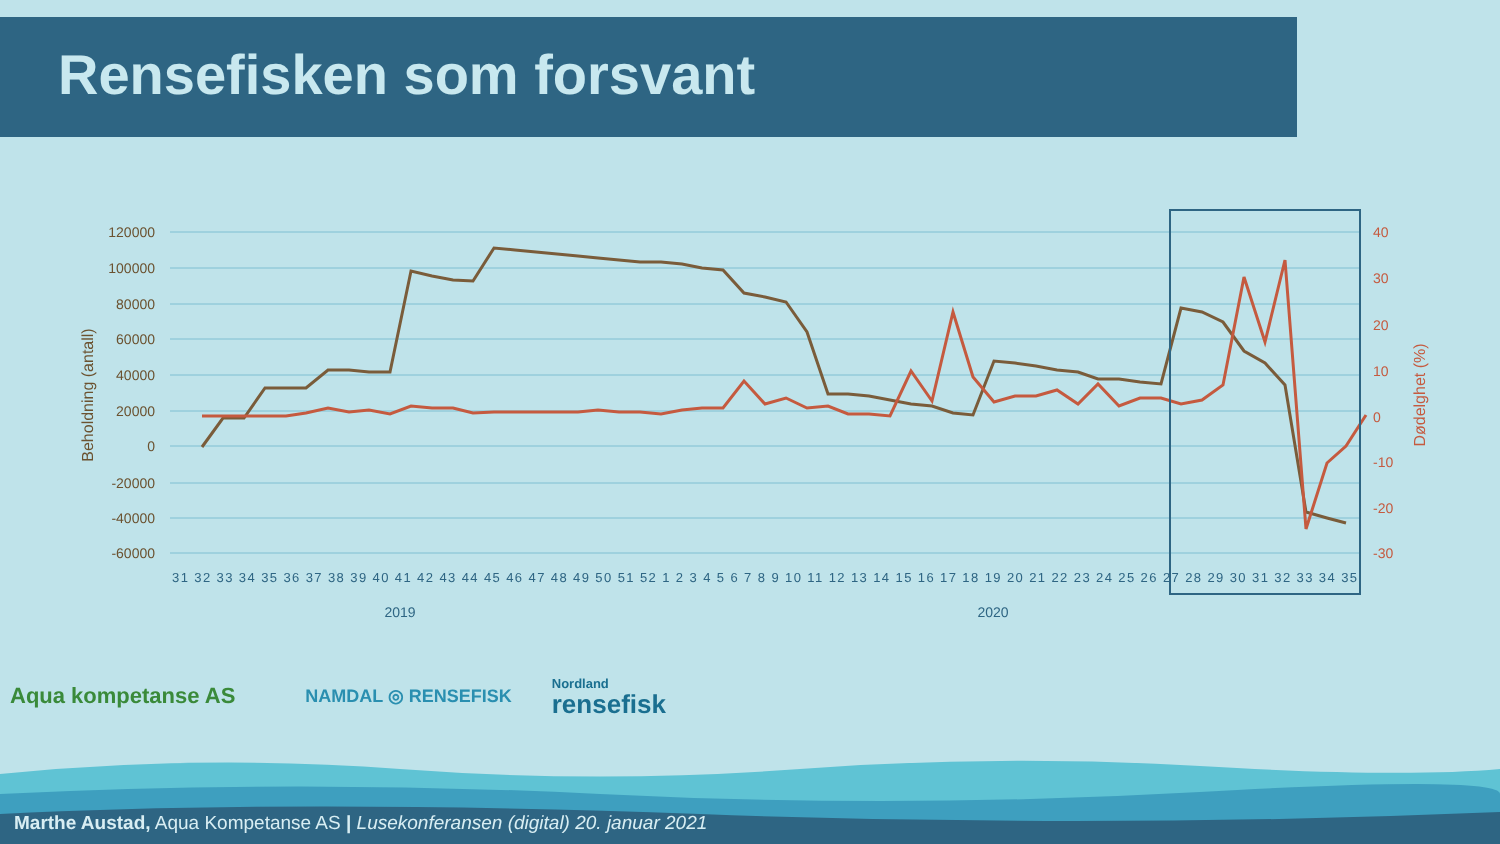Rensefisken som forsvant
120000
100000
80000
60000
40000
20000
0
-20000
-40000
-60000
40
30
20
10
0
-10
-20
-30
Beholdning (antall)
Dødelghet (%)
31 32 33 34 35 36 37 38 39 40 41 42 43 44 45 46 47 48 49 50 51 52 1 2 3 4 5 6 7 8 9 10 11 12 13 14 15 16 17 18 19 20 21 22 23 24 25 26 27 28 29 30 31 32 33 34 35
2019
2020
Aqua kompetanse AS NAMDAL ◎ RENSEFISK Nordland
rensefisk
Marthe Austad, Aqua Kompetanse AS | Lusekonferansen (digital) 20. januar 2021